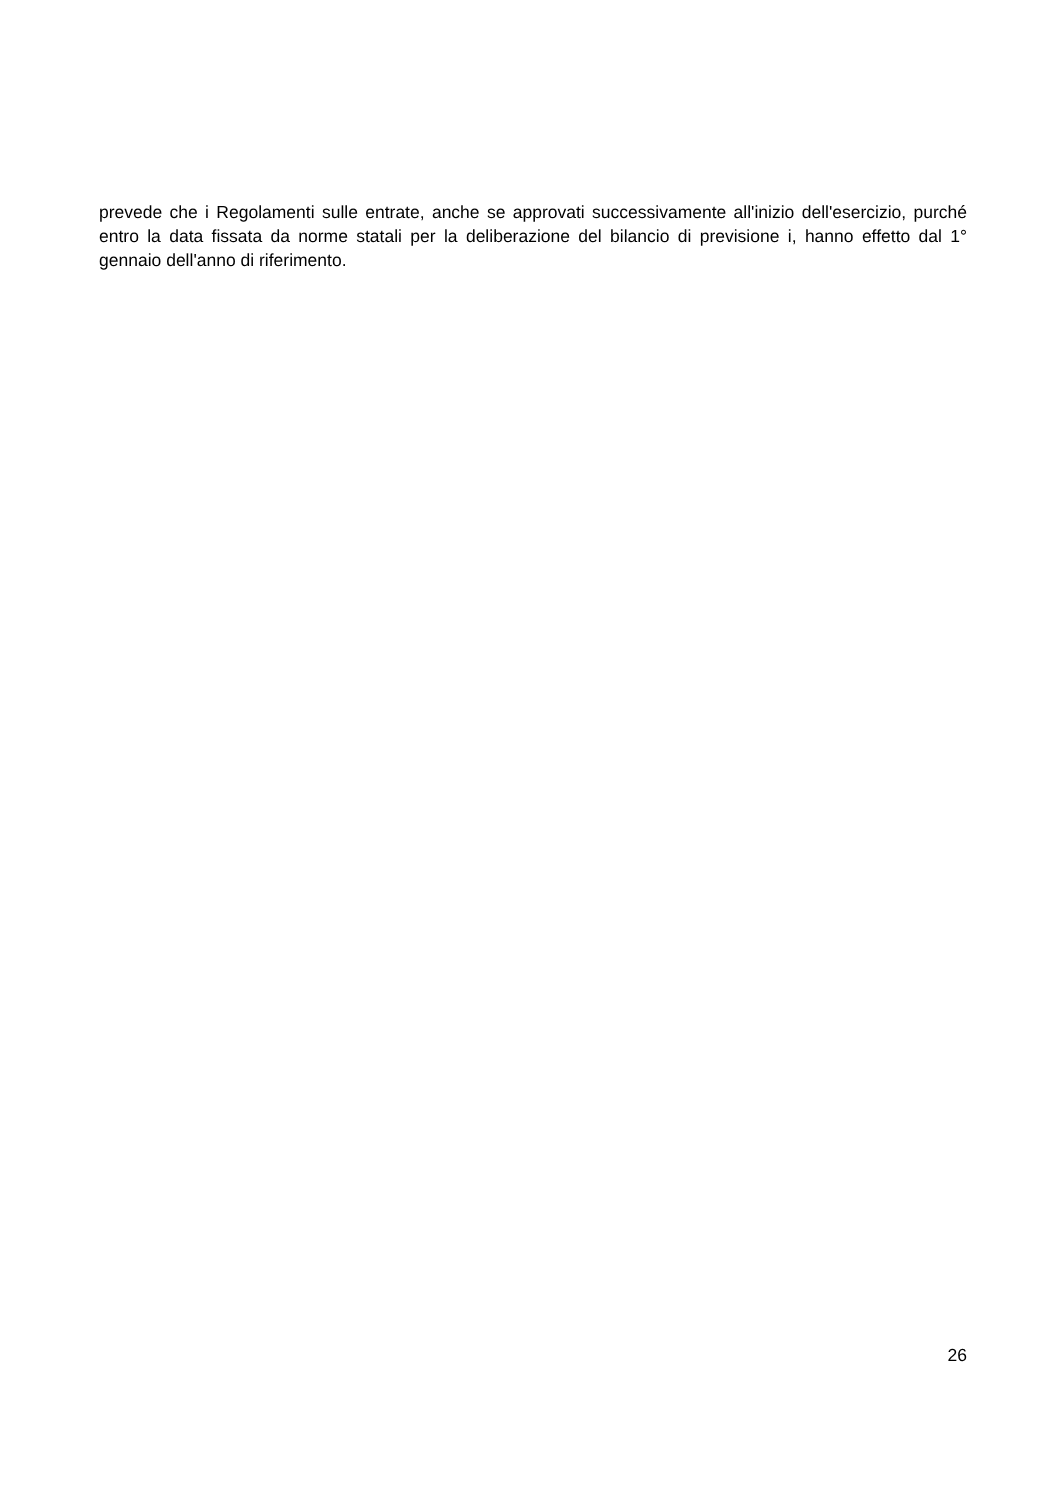prevede che i Regolamenti sulle entrate, anche se approvati successivamente all'inizio dell'esercizio, purché entro la data fissata da norme statali per la deliberazione del bilancio di previsione i, hanno effetto dal 1° gennaio dell'anno di riferimento.
26